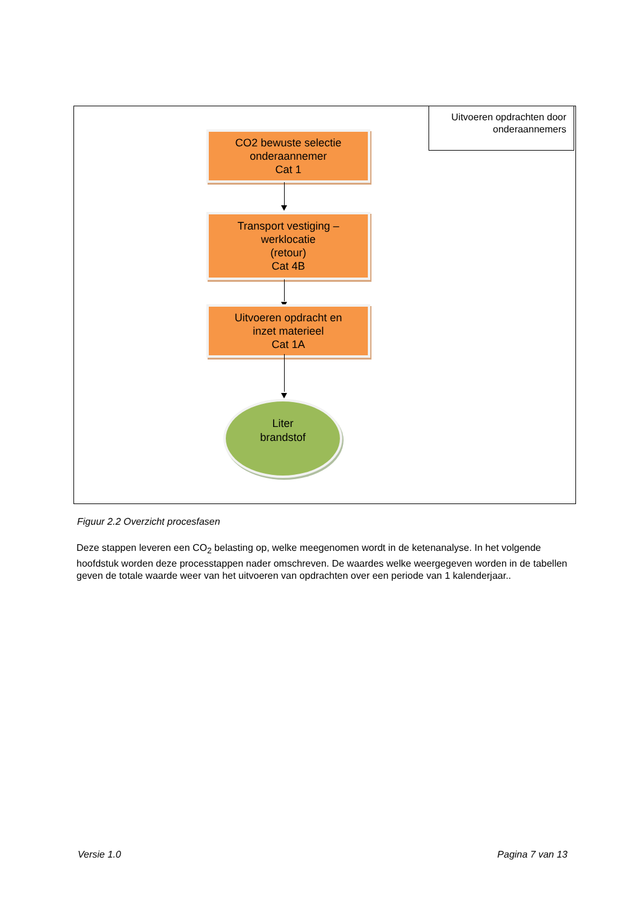Uitvoeren opdrachten door
onderaannemers
CO2 bewuste selectie
onderaannemer
Cat 1
Transport vestiging –
werklocatie
(retour)
Cat 4B
Uitvoeren opdracht en
inzet materieel
Cat 1A
Liter
brandstof
Figuur 2.2 Overzicht procesfasen
Deze stappen leveren een CO<sub>2</sub> belasting op, welke meegenomen wordt in de ketenanalyse. In het volgende hoofdstuk worden deze processtappen nader omschreven. De waardes welke weergegeven worden in de tabellen geven de totale waarde weer van het uitvoeren van opdrachten over een periode van 1 kalenderjaar..
Versie 1.0 Pagina 7 van 13